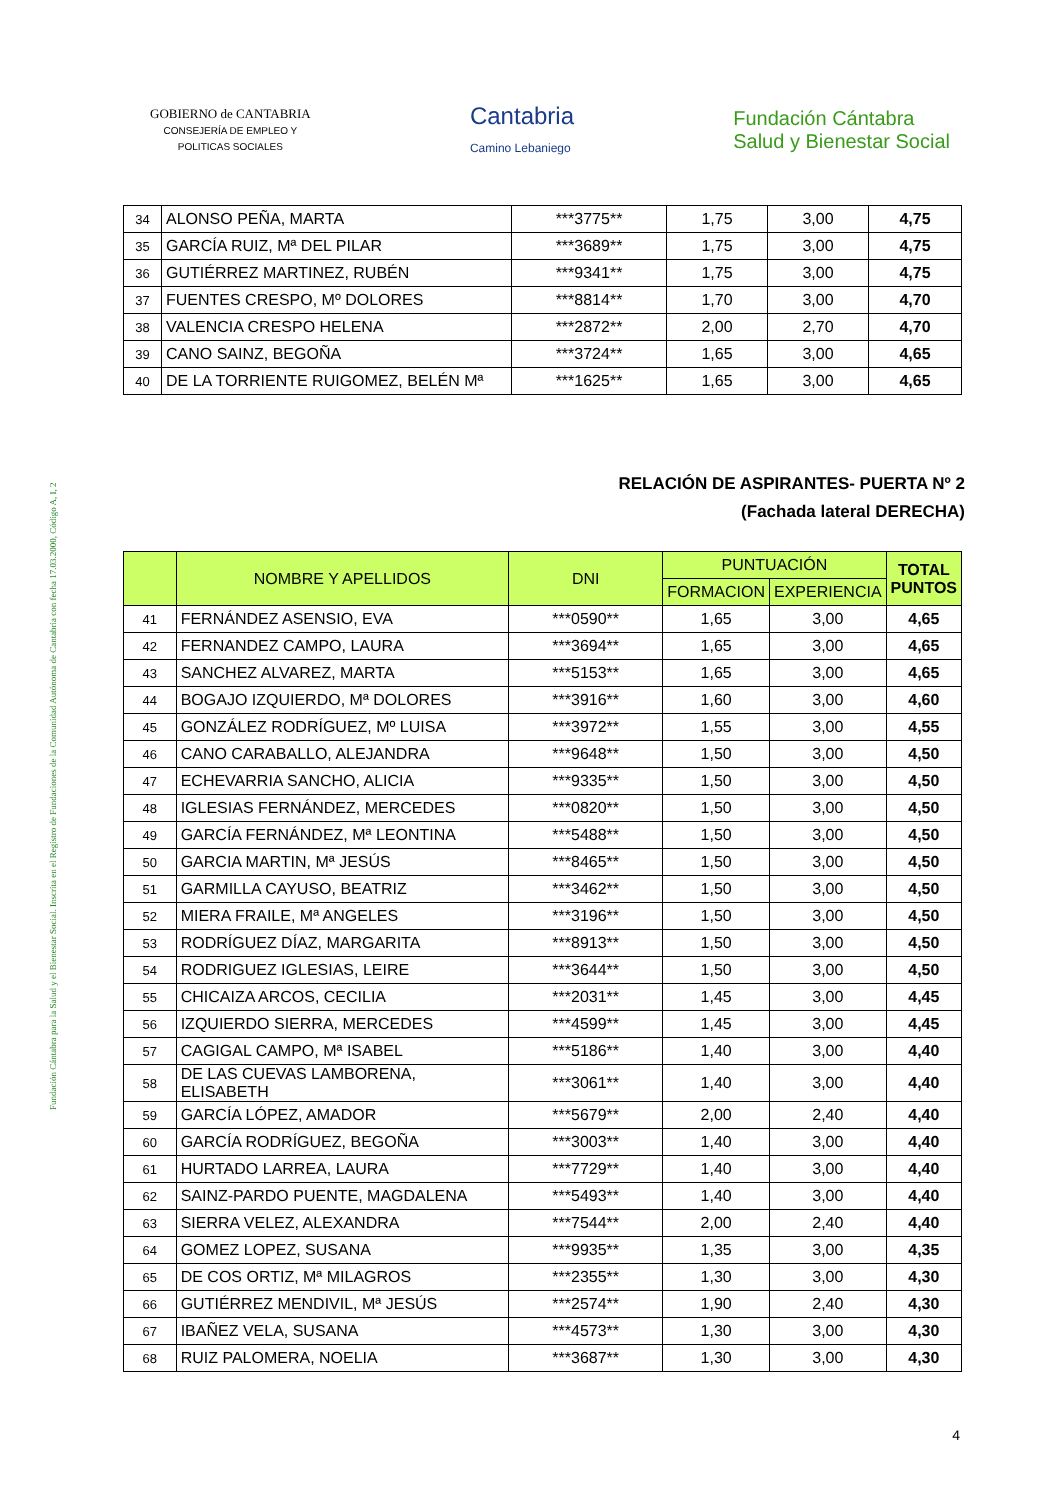Fundación Cántabra para la Salud y el Bienestar Social. Inscrita en el Registro de Fundaciones de la Comunidad Autónoma de Cantabria con fecha 17.03.2000, Código A, I, 2
GOBIERNO de CANTABRIA
CONSEJERÍA DE EMPLEO Y
POLITICAS SOCIALES
Cantabria
Camino Lebaniego
Fundación Cántabra
Salud y Bienestar Social
| 34 | ALONSO PEÑA, MARTA | ***3775** | 1,75 | 3,00 | 4,75 |
| 35 | GARCÍA RUIZ, Mª DEL PILAR | ***3689** | 1,75 | 3,00 | 4,75 |
| 36 | GUTIÉRREZ MARTINEZ, RUBÉN | ***9341** | 1,75 | 3,00 | 4,75 |
| 37 | FUENTES CRESPO, Mº DOLORES | ***8814** | 1,70 | 3,00 | 4,70 |
| 38 | VALENCIA CRESPO HELENA | ***2872** | 2,00 | 2,70 | 4,70 |
| 39 | CANO SAINZ, BEGOÑA | ***3724** | 1,65 | 3,00 | 4,65 |
| 40 | DE LA TORRIENTE RUIGOMEZ, BELÉN Mª | ***1625** | 1,65 | 3,00 | 4,65 |
RELACIÓN DE ASPIRANTES- PUERTA Nº 2
(Fachada lateral DERECHA)
| | NOMBRE Y APELLIDOS | DNI | PUNTUACIÓN | | TOTAL PUNTOS |
| --- | --- | --- | --- | --- | --- |
| | | | FORMACION | EXPERIENCIA | |
| 41 | FERNÁNDEZ ASENSIO, EVA | ***0590** | 1,65 | 3,00 | 4,65 |
| 42 | FERNANDEZ CAMPO, LAURA | ***3694** | 1,65 | 3,00 | 4,65 |
| 43 | SANCHEZ ALVAREZ, MARTA | ***5153** | 1,65 | 3,00 | 4,65 |
| 44 | BOGAJO IZQUIERDO, Mª DOLORES | ***3916** | 1,60 | 3,00 | 4,60 |
| 45 | GONZÁLEZ RODRÍGUEZ, Mº LUISA | ***3972** | 1,55 | 3,00 | 4,55 |
| 46 | CANO CARABALLO, ALEJANDRA | ***9648** | 1,50 | 3,00 | 4,50 |
| 47 | ECHEVARRIA SANCHO, ALICIA | ***9335** | 1,50 | 3,00 | 4,50 |
| 48 | IGLESIAS FERNÁNDEZ, MERCEDES | ***0820** | 1,50 | 3,00 | 4,50 |
| 49 | GARCÍA FERNÁNDEZ, Mª LEONTINA | ***5488** | 1,50 | 3,00 | 4,50 |
| 50 | GARCIA MARTIN, Mª JESÚS | ***8465** | 1,50 | 3,00 | 4,50 |
| 51 | GARMILLA CAYUSO, BEATRIZ | ***3462** | 1,50 | 3,00 | 4,50 |
| 52 | MIERA FRAILE, Mª ANGELES | ***3196** | 1,50 | 3,00 | 4,50 |
| 53 | RODRÍGUEZ DÍAZ, MARGARITA | ***8913** | 1,50 | 3,00 | 4,50 |
| 54 | RODRIGUEZ IGLESIAS, LEIRE | ***3644** | 1,50 | 3,00 | 4,50 |
| 55 | CHICAIZA ARCOS, CECILIA | ***2031** | 1,45 | 3,00 | 4,45 |
| 56 | IZQUIERDO SIERRA, MERCEDES | ***4599** | 1,45 | 3,00 | 4,45 |
| 57 | CAGIGAL CAMPO, Mª ISABEL | ***5186** | 1,40 | 3,00 | 4,40 |
| 58 | DE LAS CUEVAS LAMBORENA, ELISABETH | ***3061** | 1,40 | 3,00 | 4,40 |
| 59 | GARCÍA LÓPEZ, AMADOR | ***5679** | 2,00 | 2,40 | 4,40 |
| 60 | GARCÍA RODRÍGUEZ, BEGOÑA | ***3003** | 1,40 | 3,00 | 4,40 |
| 61 | HURTADO LARREA, LAURA | ***7729** | 1,40 | 3,00 | 4,40 |
| 62 | SAINZ-PARDO PUENTE, MAGDALENA | ***5493** | 1,40 | 3,00 | 4,40 |
| 63 | SIERRA VELEZ, ALEXANDRA | ***7544** | 2,00 | 2,40 | 4,40 |
| 64 | GOMEZ LOPEZ, SUSANA | ***9935** | 1,35 | 3,00 | 4,35 |
| 65 | DE COS ORTIZ, Mª MILAGROS | ***2355** | 1,30 | 3,00 | 4,30 |
| 66 | GUTIÉRREZ MENDIVIL, Mª JESÚS | ***2574** | 1,90 | 2,40 | 4,30 |
| 67 | IBAÑEZ VELA, SUSANA | ***4573** | 1,30 | 3,00 | 4,30 |
| 68 | RUIZ PALOMERA, NOELIA | ***3687** | 1,30 | 3,00 | 4,30 |
4